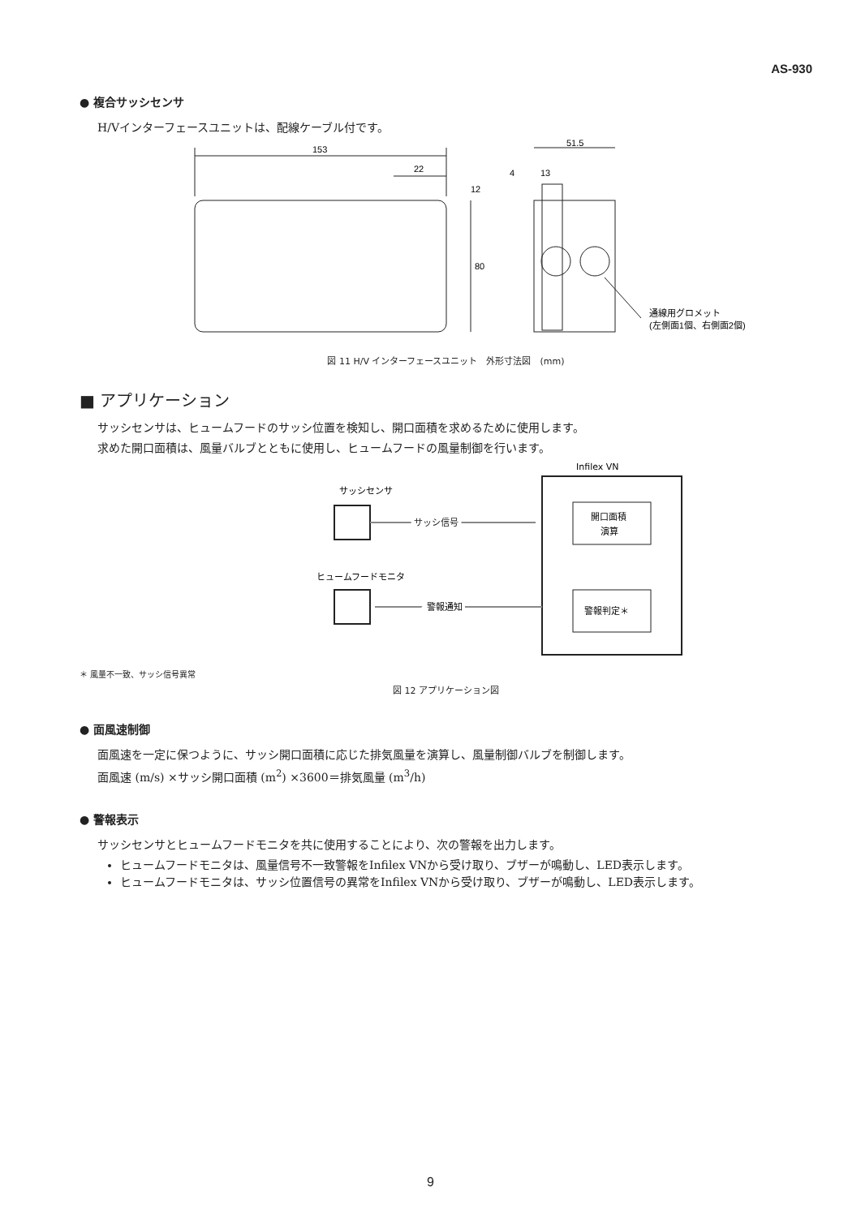AS-930
● 複合サッシセンサ
H/Vインターフェースユニットは、配線ケーブル付です。
153
22
80
12
51.5
4
13
通線用グロメット
(左側面1個、右側面2個)
図 11 H/V インターフェースユニット　外形寸法図　(mm)
■ アプリケーション
サッシセンサは、ヒュームフードのサッシ位置を検知し、開口面積を求めるために使用します。
求めた開口面積は、風量バルブとともに使用し、ヒュームフードの風量制御を行います。
Infilex VN
開口面積
演算
警報判定＊
サッシセンサ
サッシ信号
ヒュームフードモニタ
警報通知
＊ 風量不一致、サッシ信号異常
図 12 アプリケーション図
● 面風速制御
面風速を一定に保つように、サッシ開口面積に応じた排気風量を演算し、風量制御バルブを制御します。
面風速 (m/s) ×サッシ開口面積 (m<sup>2</sup>) ×3600＝排気風量 (m<sup>3</sup>/h)
● 警報表示
サッシセンサとヒュームフードモニタを共に使用することにより、次の警報を出力します。
ヒュームフードモニタは、風量信号不一致警報をInfilex VNから受け取り、ブザーが鳴動し、LED表示します。
ヒュームフードモニタは、サッシ位置信号の異常をInfilex VNから受け取り、ブザーが鳴動し、LED表示します。
9